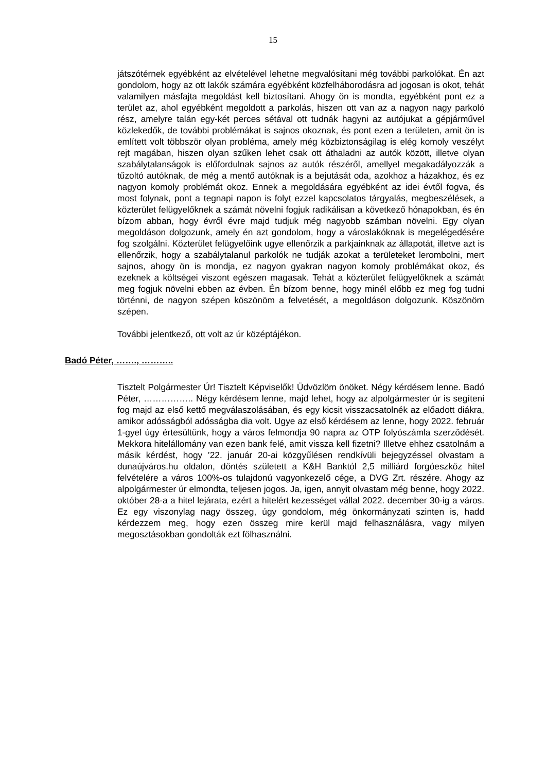15
játszótérnek egyébként az elvételével lehetne megvalósítani még további parkolókat. Én azt gondolom, hogy az ott lakók számára egyébként közfelháborodásra ad jogosan is okot, tehát valamilyen másfajta megoldást kell biztosítani. Ahogy ön is mondta, egyébként pont ez a terület az, ahol egyébként megoldott a parkolás, hiszen ott van az a nagyon nagy parkoló rész, amelyre talán egy-két perces sétával ott tudnák hagyni az autójukat a gépjárművel közlekedők, de további problémákat is sajnos okoznak, és pont ezen a területen, amit ön is említett volt többször olyan probléma, amely még közbiztonságilag is elég komoly veszélyt rejt magában, hiszen olyan szűken lehet csak ott áthaladni az autók között, illetve olyan szabálytalanságok is előfordulnak sajnos az autók részéről, amellyel megakadályozzák a tűzoltó autóknak, de még a mentő autóknak is a bejutását oda, azokhoz a házakhoz, és ez nagyon komoly problémát okoz. Ennek a megoldására egyébként az idei évtől fogva, és most folynak, pont a tegnapi napon is folyt ezzel kapcsolatos tárgyalás, megbeszélések, a közterület felügyelőknek a számát növelni fogjuk radikálisan a következő hónapokban, és én bízom abban, hogy évről évre majd tudjuk még nagyobb számban növelni. Egy olyan megoldáson dolgozunk, amely én azt gondolom, hogy a városlakóknak is megelégedésére fog szolgálni. Közterület felügyelőink ugye ellenőrzik a parkjainknak az állapotát, illetve azt is ellenőrzik, hogy a szabálytalanul parkolók ne tudják azokat a területeket lerombolni, mert sajnos, ahogy ön is mondja, ez nagyon gyakran nagyon komoly problémákat okoz, és ezeknek a költségei viszont egészen magasak. Tehát a közterület felügyelőknek a számát meg fogjuk növelni ebben az évben. Én bízom benne, hogy minél előbb ez meg fog tudni történni, de nagyon szépen köszönöm a felvetését, a megoldáson dolgozunk. Köszönöm szépen.
További jelentkező, ott volt az úr középtájékon.
Badó Péter, ……., ………..
Tisztelt Polgármester Úr! Tisztelt Képviselők! Üdvözlöm önöket. Négy kérdésem lenne. Badó Péter, …………….. Négy kérdésem lenne, majd lehet, hogy az alpolgármester úr is segíteni fog majd az első kettő megválaszolásában, és egy kicsit visszacsatolnék az előadott diákra, amikor adósságból adósságba dia volt. Ugye az első kérdésem az lenne, hogy 2022. február 1-gyel úgy értesültünk, hogy a város felmondja 90 napra az OTP folyószámla szerződését. Mekkora hitelállomány van ezen bank felé, amit vissza kell fizetni? Illetve ehhez csatolnám a másik kérdést, hogy ’22. január 20-ai közgyűlésen rendkívüli bejegyzéssel olvastam a dunaújváros.hu oldalon, döntés született a K&H Banktól 2,5 milliárd forgóeszköz hitel felvételére a város 100%-os tulajdonú vagyonkezelő cége, a DVG Zrt. részére. Ahogy az alpolgármester úr elmondta, teljesen jogos. Ja, igen, annyit olvastam még benne, hogy 2022. október 28-a a hitel lejárata, ezért a hitelért kezességet vállal 2022. december 30-ig a város. Ez egy viszonylag nagy összeg, úgy gondolom, még önkormányzati szinten is, hadd kérdezzem meg, hogy ezen összeg mire kerül majd felhasználásra, vagy milyen megosztásokban gondolták ezt fölhasználni.